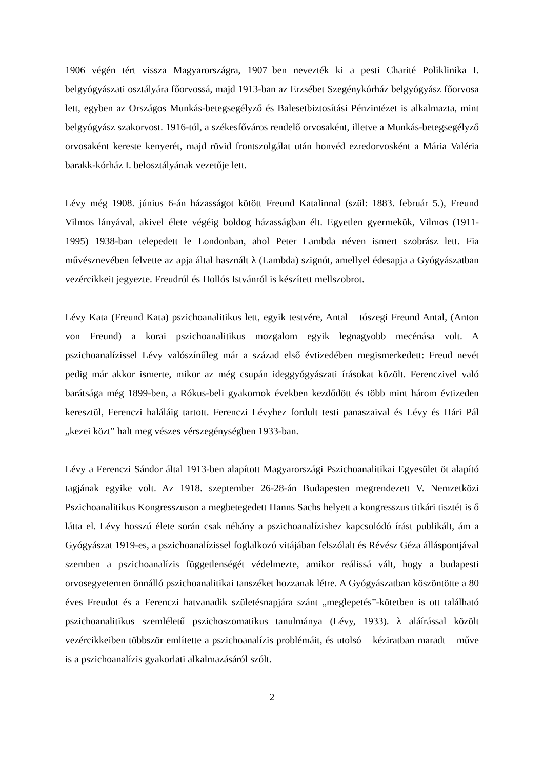1906 végén tért vissza Magyarországra, 1907–ben nevezték ki a pesti Charité Poliklinika I. belgyógyászati osztályára főorvossá, majd 1913-ban az Erzsébet Szegénykórház belgyógyász főorvosa lett, egyben az Országos Munkás-betegsegélyző és Balesetbiztosítási Pénzintézet is alkalmazta, mint belgyógyász szakorvost. 1916-tól, a székesfőváros rendelő orvosaként, illetve a Munkás-betegsegélyző orvosaként kereste kenyerét, majd rövid frontszolgálat után honvéd ezredorvosként a Mária Valéria barakk-kórház I. belosztályának vezetője lett.
Lévy még 1908. június 6-án házasságot kötött Freund Katalinnal (szül: 1883. február 5.), Freund Vilmos lányával, akivel élete végéig boldog házasságban élt. Egyetlen gyermekük, Vilmos (1911-1995) 1938-ban telepedett le Londonban, ahol Peter Lambda néven ismert szobrász lett. Fia művésznevében felvette az apja által használt λ (Lambda) szignót, amellyel édesapja a Gyógyászatban vezércikkeit jegyezte. Freudról és Hollós Istvánról is készített mellszobrot.
Lévy Kata (Freund Kata) pszichoanalitikus lett, egyik testvére, Antal – tószegi Freund Antal, (Anton von Freund) a korai pszichoanalitikus mozgalom egyik legnagyobb mecénása volt. A pszichoanalízissel Lévy valószínűleg már a század első évtizedében megismerkedett: Freud nevét pedig már akkor ismerte, mikor az még csupán ideggyógyászati írásokat közölt. Ferenczivel való barátsága még 1899-ben, a Rókus-beli gyakornok években kezdődött és több mint három évtizeden keresztül, Ferenczi haláláig tartott. Ferenczi Lévyhez fordult testi panaszaival és Lévy és Hári Pál „kezei közt” halt meg vészes vérszegénységben 1933-ban.
Lévy a Ferenczi Sándor által 1913-ben alapított Magyarországi Pszichoanalitikai Egyesület öt alapító tagjának egyike volt. Az 1918. szeptember 26-28-án Budapesten megrendezett V. Nemzetközi Pszichoanalitikus Kongresszuson a megbetegedett Hanns Sachs helyett a kongresszus titkári tisztét is ő látta el. Lévy hosszú élete során csak néhány a pszichoanalízishez kapcsolódó írást publikált, ám a Gyógyászat 1919-es, a pszichoanalízissel foglalkozó vitájában felszólalt és Révész Géza álláspontjával szemben a pszichoanalízis függetlenségét védelmezte, amikor reálissá vált, hogy a budapesti orvosegyetemen önnálló pszichoanalitikai tanszéket hozzanak létre. A Gyógyászatban köszöntötte a 80 éves Freudot és a Ferenczi hatvanadik születésnapjára szánt „meglepetés”-kötetben is ott található pszichoanalitikus szemléletű pszichoszomatikus tanulmánya (Lévy, 1933). λ aláírással közölt vezércikkeiben többször említette a pszichoanalízis problémáit, és utolsó – kéziratban maradt – műve is a pszichoanalízis gyakorlati alkalmazásáról szólt.
2